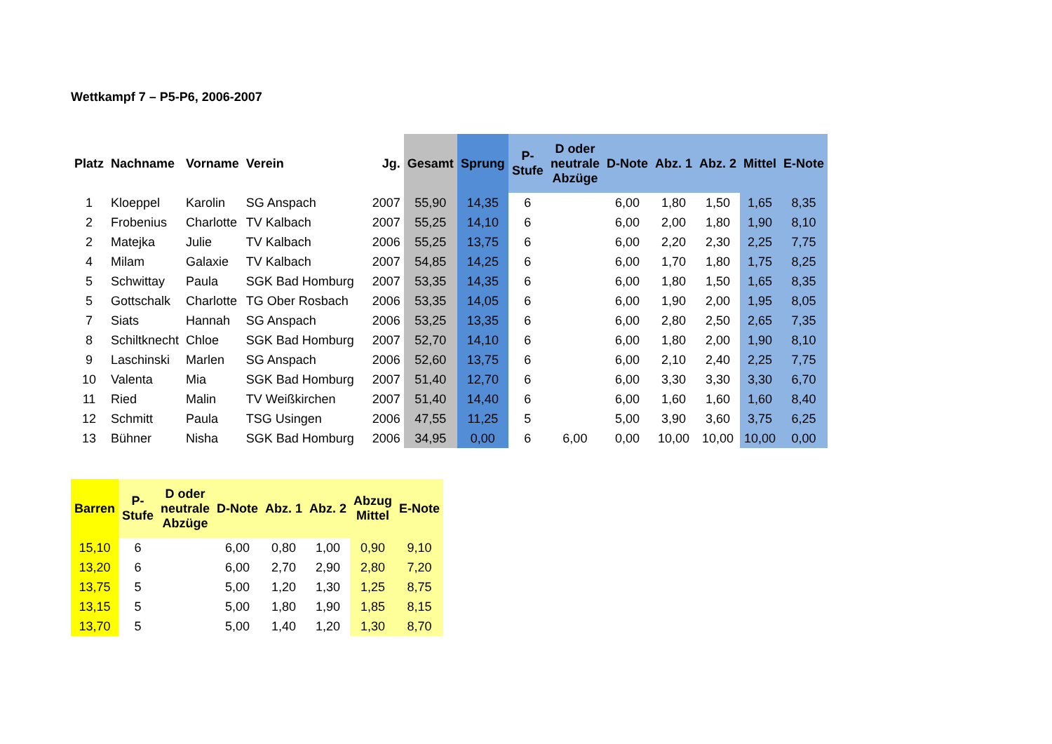Wettkampf 7 – P5-P6, 2006-2007
| Platz | Nachname | Vorname | Verein | Jg. | Gesamt | Sprung | P- Stufe | D oder neutrale Abzüge | D-Note | Abz. 1 | Abz. 2 | Mittel | E-Note |
| --- | --- | --- | --- | --- | --- | --- | --- | --- | --- | --- | --- | --- | --- |
| 1 | Kloeppel | Karolin | SG Anspach | 2007 | 55,90 | 14,35 | 6 | | 6,00 | 1,80 | 1,50 | 1,65 | 8,35 |
| 2 | Frobenius | Charlotte | TV Kalbach | 2007 | 55,25 | 14,10 | 6 | | 6,00 | 2,00 | 1,80 | 1,90 | 8,10 |
| 2 | Matejka | Julie | TV Kalbach | 2006 | 55,25 | 13,75 | 6 | | 6,00 | 2,20 | 2,30 | 2,25 | 7,75 |
| 4 | Milam | Galaxie | TV Kalbach | 2007 | 54,85 | 14,25 | 6 | | 6,00 | 1,70 | 1,80 | 1,75 | 8,25 |
| 5 | Schwittay | Paula | SGK Bad Homburg | 2007 | 53,35 | 14,35 | 6 | | 6,00 | 1,80 | 1,50 | 1,65 | 8,35 |
| 5 | Gottschalk | Charlotte | TG Ober Rosbach | 2006 | 53,35 | 14,05 | 6 | | 6,00 | 1,90 | 2,00 | 1,95 | 8,05 |
| 7 | Siats | Hannah | SG Anspach | 2006 | 53,25 | 13,35 | 6 | | 6,00 | 2,80 | 2,50 | 2,65 | 7,35 |
| 8 | Schiltknecht | Chloe | SGK Bad Homburg | 2007 | 52,70 | 14,10 | 6 | | 6,00 | 1,80 | 2,00 | 1,90 | 8,10 |
| 9 | Laschinski | Marlen | SG Anspach | 2006 | 52,60 | 13,75 | 6 | | 6,00 | 2,10 | 2,40 | 2,25 | 7,75 |
| 10 | Valenta | Mia | SGK Bad Homburg | 2007 | 51,40 | 12,70 | 6 | | 6,00 | 3,30 | 3,30 | 3,30 | 6,70 |
| 11 | Ried | Malin | TV Weißkirchen | 2007 | 51,40 | 14,40 | 6 | | 6,00 | 1,60 | 1,60 | 1,60 | 8,40 |
| 12 | Schmitt | Paula | TSG Usingen | 2006 | 47,55 | 11,25 | 5 | | 5,00 | 3,90 | 3,60 | 3,75 | 6,25 |
| 13 | Bühner | Nisha | SGK Bad Homburg | 2006 | 34,95 | 0,00 | 6 | 6,00 | 0,00 | 10,00 | 10,00 | 10,00 | 0,00 |
| Barren | P- Stufe | D oder neutrale Abzüge | D-Note | Abz. 1 | Abz. 2 | Abzug Mittel | E-Note |
| --- | --- | --- | --- | --- | --- | --- | --- |
| 15,10 | 6 | | 6,00 | 0,80 | 1,00 | 0,90 | 9,10 |
| 13,20 | 6 | | 6,00 | 2,70 | 2,90 | 2,80 | 7,20 |
| 13,75 | 5 | | 5,00 | 1,20 | 1,30 | 1,25 | 8,75 |
| 13,15 | 5 | | 5,00 | 1,80 | 1,90 | 1,85 | 8,15 |
| 13,70 | 5 | | 5,00 | 1,40 | 1,20 | 1,30 | 8,70 |